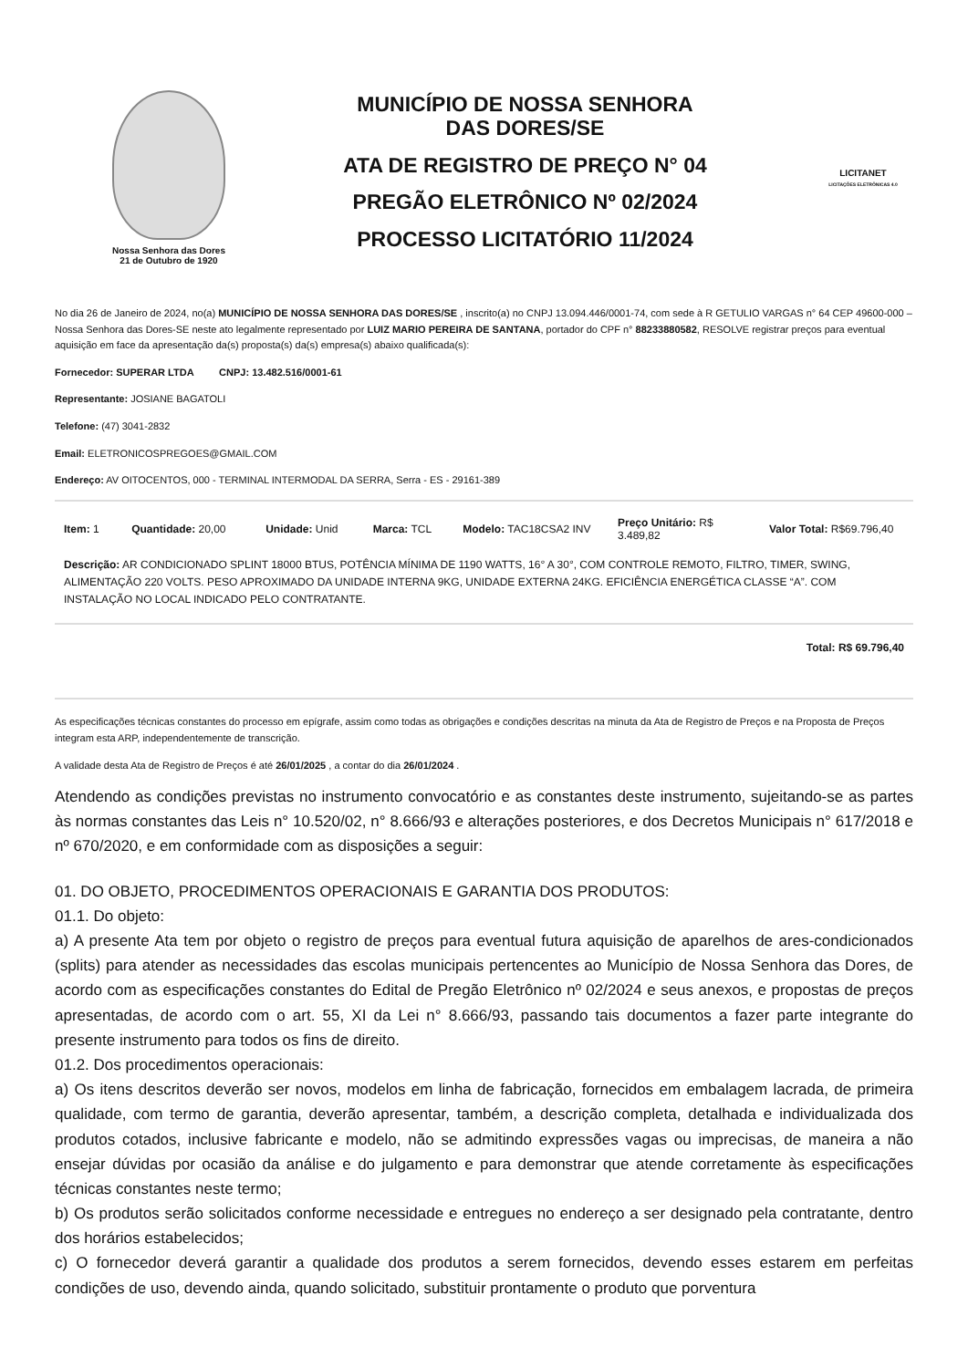Nossa Senhora das Dores
21 de Outubro de 1920
MUNICÍPIO DE NOSSA SENHORA
DAS DORES/SE
ATA DE REGISTRO DE PREÇO N° 04
PREGÃO ELETRÔNICO Nº 02/2024
PROCESSO LICITATÓRIO 11/2024
LICITANET
LICITAÇÕES ELETRÔNICAS 4.0
No dia 26 de Janeiro de 2024, no(a) MUNICÍPIO DE NOSSA SENHORA DAS DORES/SE , inscrito(a) no CNPJ 13.094.446/0001-74, com sede à R GETULIO VARGAS n° 64 CEP 49600-000 – Nossa Senhora das Dores-SE neste ato legalmente representado por LUIZ MARIO PEREIRA DE SANTANA, portador do CPF n° 88233880582, RESOLVE registrar preços para eventual aquisição em face da apresentação da(s) proposta(s) da(s) empresa(s) abaixo qualificada(s):
Fornecedor: SUPERAR LTDA CNPJ: 13.482.516/0001-61
Representante: JOSIANE BAGATOLI
Telefone: (47) 3041-2832
Email: ELETRONICOSPREGOES@GMAIL.COM
Endereço: AV OITOCENTOS, 000 - TERMINAL INTERMODAL DA SERRA, Serra - ES - 29161-389
| Item: 1 | Quantidade: 20,00 | Unidade: Unid | Marca: TCL | Modelo: TAC18CSA2 INV | Preço Unitário: R$ 3.489,82 | Valor Total: R$69.796,40 |
| Descrição: AR CONDICIONADO SPLINT 18000 BTUS, POTÊNCIA MÍNIMA DE 1190 WATTS, 16° A 30°, COM CONTROLE REMOTO, FILTRO, TIMER, SWING, ALIMENTAÇÃO 220 VOLTS. PESO APROXIMADO DA UNIDADE INTERNA 9KG, UNIDADE EXTERNA 24KG. EFICIÊNCIA ENERGÉTICA CLASSE “A”. COM INSTALAÇÃO NO LOCAL INDICADO PELO CONTRATANTE. | | | | | | |
Total: R$ 69.796,40
As especificações técnicas constantes do processo em epígrafe, assim como todas as obrigações e condições descritas na minuta da Ata de Registro de Preços e na Proposta de Preços integram esta ARP, independentemente de transcrição.
A validade desta Ata de Registro de Preços é até 26/01/2025 , a contar do dia 26/01/2024 .
Atendendo as condições previstas no instrumento convocatório e as constantes deste instrumento, sujeitando-se as partes às normas constantes das Leis n° 10.520/02, n° 8.666/93 e alterações posteriores, e dos Decretos Municipais n° 617/2018 e nº 670/2020, e em conformidade com as disposições a seguir:
01. DO OBJETO, PROCEDIMENTOS OPERACIONAIS E GARANTIA DOS PRODUTOS:
01.1. Do objeto:
a) A presente Ata tem por objeto o registro de preços para eventual futura aquisição de aparelhos de ares-condicionados (splits) para atender as necessidades das escolas municipais pertencentes ao Município de Nossa Senhora das Dores, de acordo com as especificações constantes do Edital de Pregão Eletrônico nº 02/2024 e seus anexos, e propostas de preços apresentadas, de acordo com o art. 55, XI da Lei n° 8.666/93, passando tais documentos a fazer parte integrante do presente instrumento para todos os fins de direito.
01.2. Dos procedimentos operacionais:
a) Os itens descritos deverão ser novos, modelos em linha de fabricação, fornecidos em embalagem lacrada, de primeira qualidade, com termo de garantia, deverão apresentar, também, a descrição completa, detalhada e individualizada dos produtos cotados, inclusive fabricante e modelo, não se admitindo expressões vagas ou imprecisas, de maneira a não ensejar dúvidas por ocasião da análise e do julgamento e para demonstrar que atende corretamente às especificações técnicas constantes neste termo;
b) Os produtos serão solicitados conforme necessidade e entregues no endereço a ser designado pela contratante, dentro dos horários estabelecidos;
c) O fornecedor deverá garantir a qualidade dos produtos a serem fornecidos, devendo esses estarem em perfeitas condições de uso, devendo ainda, quando solicitado, substituir prontamente o produto que porventura